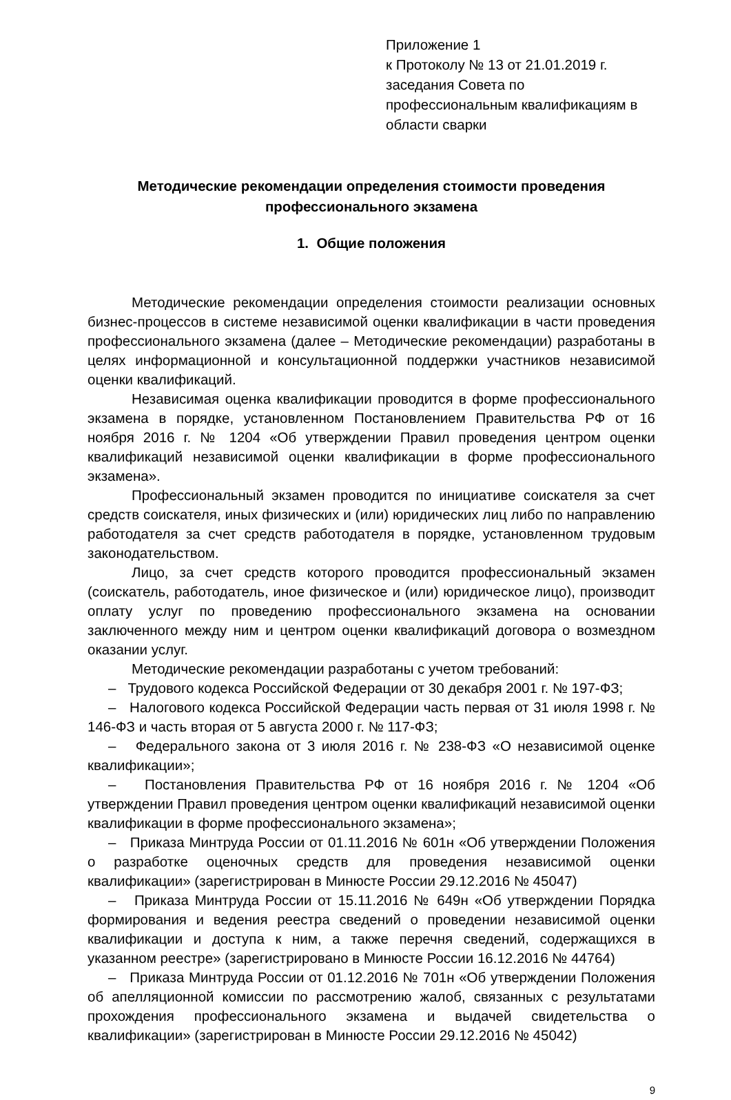Приложение 1
к Протоколу № 13 от 21.01.2019 г.
заседания Совета по профессиональным квалификациям в области сварки
Методические рекомендации определения стоимости проведения профессионального экзамена
1. Общие положения
Методические рекомендации определения стоимости реализации основных бизнес-процессов в системе независимой оценки квалификации в части проведения профессионального экзамена (далее – Методические рекомендации) разработаны в целях информационной и консультационной поддержки участников независимой оценки квалификаций.
Независимая оценка квалификации проводится в форме профессионального экзамена в порядке, установленном Постановлением Правительства РФ от 16 ноября 2016 г. № 1204 «Об утверждении Правил проведения центром оценки квалификаций независимой оценки квалификации в форме профессионального экзамена».
Профессиональный экзамен проводится по инициативе соискателя за счет средств соискателя, иных физических и (или) юридических лиц либо по направлению работодателя за счет средств работодателя в порядке, установленном трудовым законодательством.
Лицо, за счет средств которого проводится профессиональный экзамен (соискатель, работодатель, иное физическое и (или) юридическое лицо), производит оплату услуг по проведению профессионального экзамена на основании заключенного между ним и центром оценки квалификаций договора о возмездном оказании услуг.
Методические рекомендации разработаны с учетом требований:
– Трудового кодекса Российской Федерации от 30 декабря 2001 г. № 197-ФЗ;
– Налогового кодекса Российской Федерации часть первая от 31 июля 1998 г. № 146-ФЗ и часть вторая от 5 августа 2000 г. № 117-ФЗ;
– Федерального закона от 3 июля 2016 г. № 238-ФЗ «О независимой оценке квалификации»;
– Постановления Правительства РФ от 16 ноября 2016 г. № 1204 «Об утверждении Правил проведения центром оценки квалификаций независимой оценки квалификации в форме профессионального экзамена»;
– Приказа Минтруда России от 01.11.2016 № 601н «Об утверждении Положения о разработке оценочных средств для проведения независимой оценки квалификации» (зарегистрирован в Минюсте России 29.12.2016 № 45047)
– Приказа Минтруда России от 15.11.2016 № 649н «Об утверждении Порядка формирования и ведения реестра сведений о проведении независимой оценки квалификации и доступа к ним, а также перечня сведений, содержащихся в указанном реестре» (зарегистрировано в Минюсте России 16.12.2016 № 44764)
– Приказа Минтруда России от 01.12.2016 № 701н «Об утверждении Положения об апелляционной комиссии по рассмотрению жалоб, связанных с результатами прохождения профессионального экзамена и выдачей свидетельства о квалификации» (зарегистрирован в Минюсте России 29.12.2016 № 45042)
9